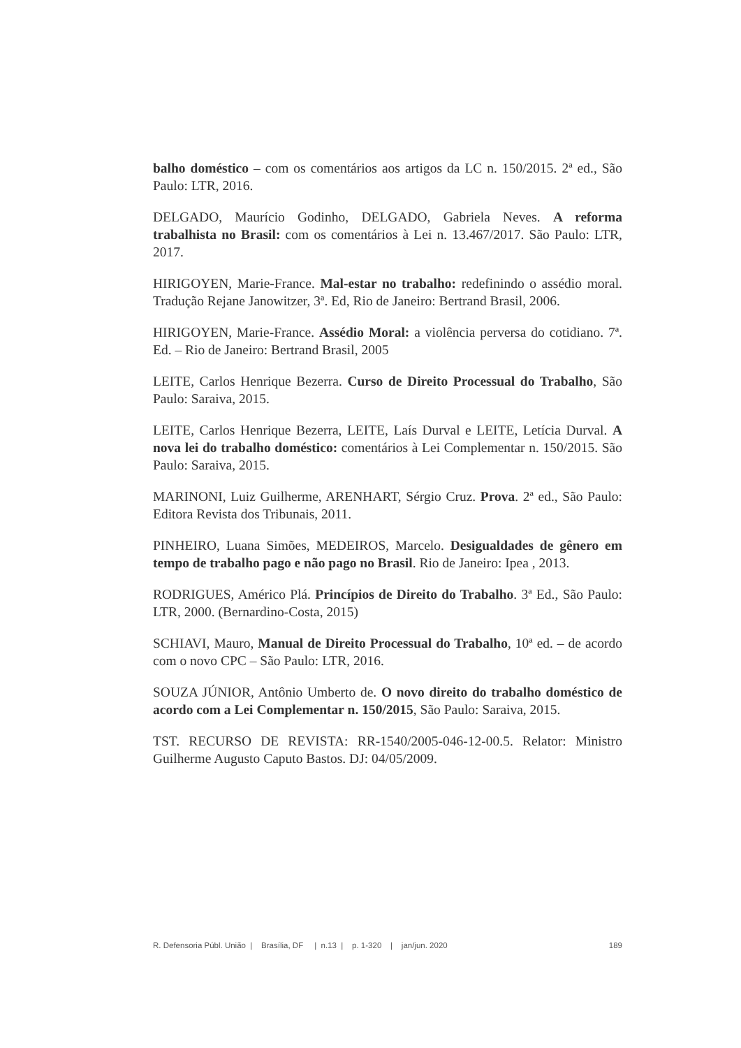balho doméstico – com os comentários aos artigos da LC n. 150/2015. 2ª ed., São Paulo: LTR, 2016.
DELGADO, Maurício Godinho, DELGADO, Gabriela Neves. A reforma trabalhista no Brasil: com os comentários à Lei n. 13.467/2017. São Paulo: LTR, 2017.
HIRIGOYEN, Marie-France. Mal-estar no trabalho: redefinindo o assédio moral. Tradução Rejane Janowitzer, 3ª. Ed, Rio de Janeiro: Bertrand Brasil, 2006.
HIRIGOYEN, Marie-France. Assédio Moral: a violência perversa do cotidiano. 7ª. Ed. – Rio de Janeiro: Bertrand Brasil, 2005
LEITE, Carlos Henrique Bezerra. Curso de Direito Processual do Trabalho, São Paulo: Saraiva, 2015.
LEITE, Carlos Henrique Bezerra, LEITE, Laís Durval e LEITE, Letícia Durval. A nova lei do trabalho doméstico: comentários à Lei Complementar n. 150/2015. São Paulo: Saraiva, 2015.
MARINONI, Luiz Guilherme, ARENHART, Sérgio Cruz. Prova. 2ª ed., São Paulo: Editora Revista dos Tribunais, 2011.
PINHEIRO, Luana Simões, MEDEIROS, Marcelo. Desigualdades de gênero em tempo de trabalho pago e não pago no Brasil. Rio de Janeiro: Ipea , 2013.
RODRIGUES, Américo Plá. Princípios de Direito do Trabalho. 3ª Ed., São Paulo: LTR, 2000. (Bernardino-Costa, 2015)
SCHIAVI, Mauro, Manual de Direito Processual do Trabalho, 10ª ed. – de acordo com o novo CPC – São Paulo: LTR, 2016.
SOUZA JÚNIOR, Antônio Umberto de. O novo direito do trabalho doméstico de acordo com a Lei Complementar n. 150/2015, São Paulo: Saraiva, 2015.
TST. RECURSO DE REVISTA: RR-1540/2005-046-12-00.5. Relator: Ministro Guilherme Augusto Caputo Bastos. DJ: 04/05/2009.
R. Defensoria Públ. União | Brasília, DF | n.13 | p. 1-320 | jan/jun. 2020 189